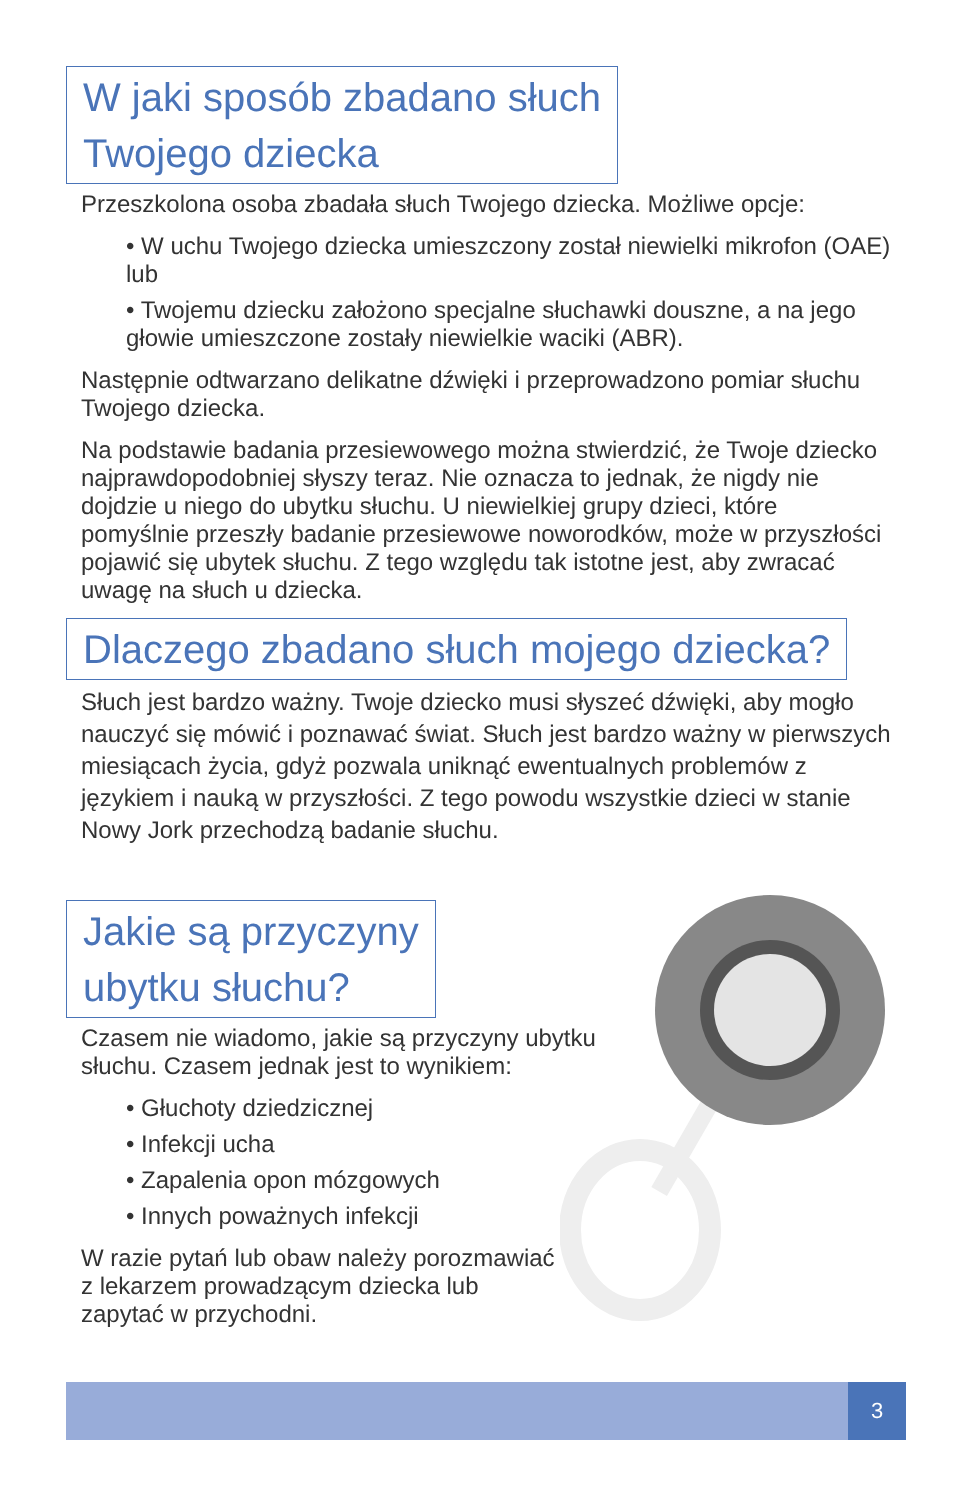W jaki sposób zbadano słuch
Twojego dziecka
Przeszkolona osoba zbadała słuch Twojego dziecka. Możliwe opcje:
• W uchu Twojego dziecka umieszczony został niewielki mikrofon (OAE) lub
• Twojemu dziecku założono specjalne słuchawki douszne, a na jego głowie umieszczone zostały niewielkie waciki (ABR).
Następnie odtwarzano delikatne dźwięki i przeprowadzono pomiar słuchu Twojego dziecka.
Na podstawie badania przesiewowego można stwierdzić, że Twoje dziecko najprawdopodobniej słyszy teraz. Nie oznacza to jednak, że nigdy nie dojdzie u niego do ubytku słuchu. U niewielkiej grupy dzieci, które pomyślnie przeszły badanie przesiewowe noworodków, może w przyszłości pojawić się ubytek słuchu. Z tego względu tak istotne jest, aby zwracać uwagę na słuch u dziecka.
Dlaczego zbadano słuch mojego dziecka?
Słuch jest bardzo ważny. Twoje dziecko musi słyszeć dźwięki, aby mogło nauczyć się mówić i poznawać świat. Słuch jest bardzo ważny w pierwszych miesiącach życia, gdyż pozwala uniknąć ewentualnych problemów z językiem i nauką w przyszłości. Z tego powodu wszystkie dzieci w stanie Nowy Jork przechodzą badanie słuchu.
Jakie są przyczyny
ubytku słuchu?
Czasem nie wiadomo, jakie są przyczyny ubytku słuchu. Czasem jednak jest to wynikiem:
• Głuchoty dziedzicznej
• Infekcji ucha
• Zapalenia opon mózgowych
• Innych poważnych infekcji
W razie pytań lub obaw należy porozmawiać z lekarzem prowadzącym dziecka lub zapytać w przychodni.
3